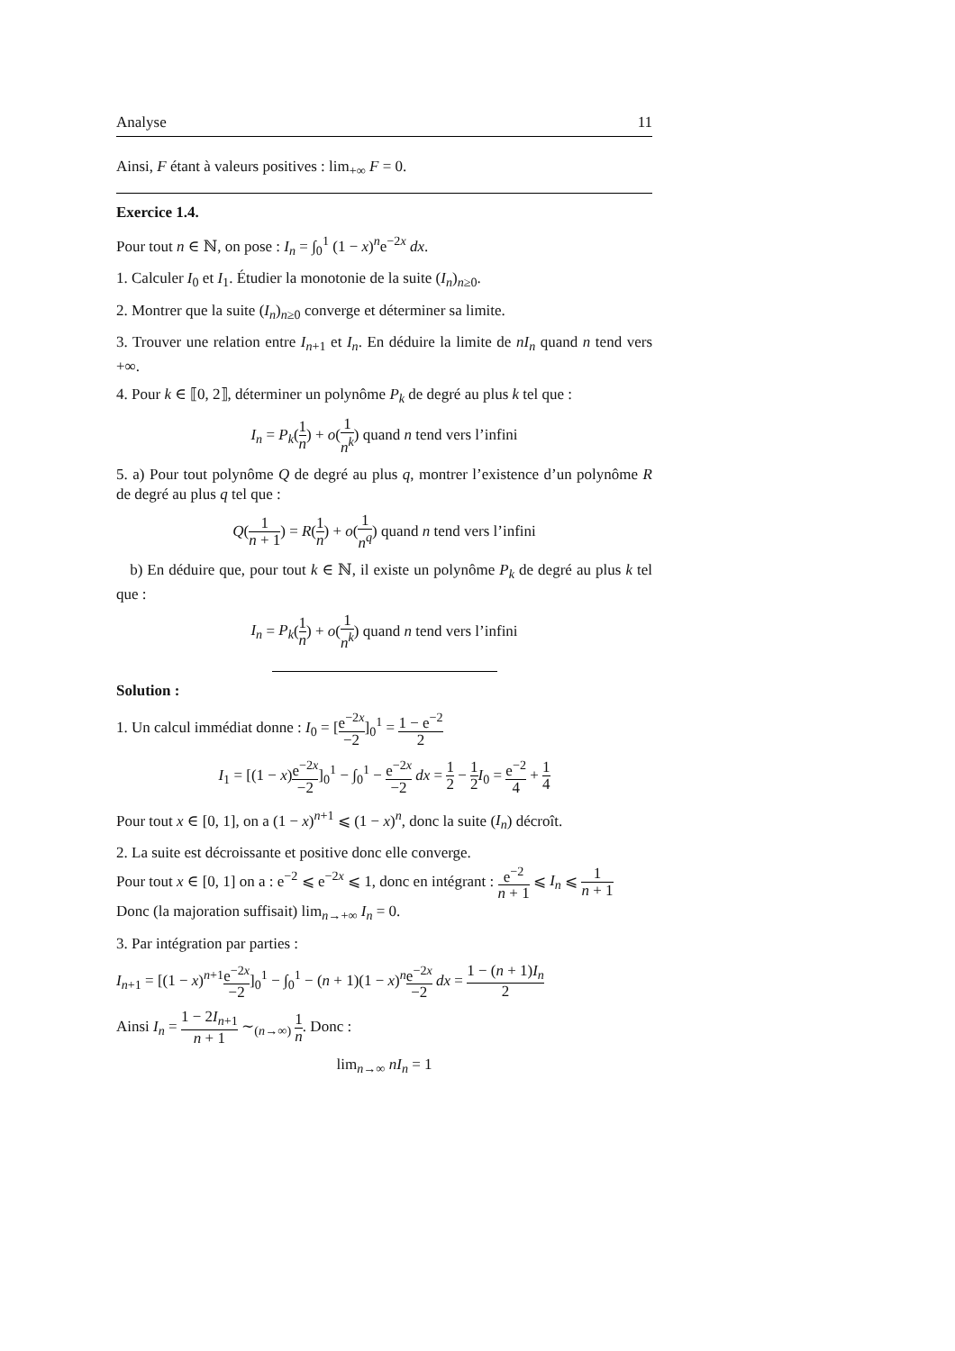Analyse 11
Ainsi, F étant à valeurs positives : lim<sub>+∞</sub> F = 0.
Exercice 1.4.
Pour tout n ∈ ℕ, on pose : I<sub>n</sub> = ∫<sub>0</sub><sup>1</sup> (1 − x)<sup>n</sup>e<sup>−2x</sup> dx.
1. Calculer I<sub>0</sub> et I<sub>1</sub>. Étudier la monotonie de la suite (I<sub>n</sub>)<sub>n≥0</sub>.
2. Montrer que la suite (I<sub>n</sub>)<sub>n≥0</sub> converge et déterminer sa limite.
3. Trouver une relation entre I<sub>n+1</sub> et I<sub>n</sub>. En déduire la limite de nI<sub>n</sub> quand n tend vers +∞.
4. Pour k ∈ ⟦0, 2⟧, déterminer un polynôme P<sub>k</sub> de degré au plus k tel que :
I<sub>n</sub> = P<sub>k</sub>(1 n) + o(1 n<sup>k</sup>) quand n tend vers l’infini
5. a) Pour tout polynôme Q de degré au plus q, montrer l’existence d’un polynôme R de degré au plus q tel que :
Q(1 n + 1) = R(1 n) + o(1 n<sup>q</sup>) quand n tend vers l’infini
b) En déduire que, pour tout k ∈ ℕ, il existe un polynôme P<sub>k</sub> de degré au plus k tel que :
I<sub>n</sub> = P<sub>k</sub>(1 n) + o(1 n<sup>k</sup>) quand n tend vers l’infini
Solution :
1. Un calcul immédiat donne : I<sub>0</sub> = [e<sup>−2x</sup> −2]<sub>0</sub><sup>1</sup> = 1 − e<sup>−2</sup> 2
I<sub>1</sub> = [(1 − x)e<sup>−2x</sup> −2]<sub>0</sub><sup>1</sup> − ∫<sub>0</sub><sup>1</sup> − e<sup>−2x</sup> −2 dx = 1 2 − 1 2 I<sub>0</sub> = e<sup>−2</sup> 4 + 1 4
Pour tout x ∈ [0, 1], on a (1 − x)<sup>n+1</sup> ⩽ (1 − x)<sup>n</sup>, donc la suite (I<sub>n</sub>) décroît.
2. La suite est décroissante et positive donc elle converge.
Pour tout x ∈ [0, 1] on a : e<sup>−2</sup> ⩽ e<sup>−2x</sup> ⩽ 1, donc en intégrant : e<sup>−2</sup> n + 1 ⩽ I<sub>n</sub> ⩽ 1 n + 1
Donc (la majoration suffisait) lim<sub>n→+∞</sub> I<sub>n</sub> = 0.
3. Par intégration par parties :
I<sub>n+1</sub> = [(1 − x)<sup>n+1</sup>e<sup>−2x</sup> −2]<sub>0</sub><sup>1</sup> − ∫<sub>0</sub><sup>1</sup> − (n + 1)(1 − x)<sup>n</sup>e<sup>−2x</sup> −2 dx = 1 − (n + 1)I<sub>n</sub> 2
Ainsi I<sub>n</sub> = 1 − 2I<sub>n+1</sub> n + 1 ∼<sub>(n→∞)</sub> 1 n. Donc :
lim<sub>n→∞</sub> nI<sub>n</sub> = 1